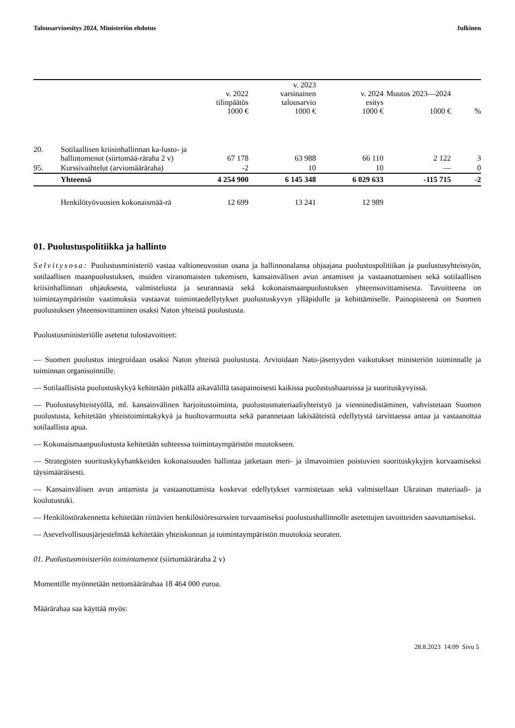Talousarvioesitys 2024, Ministeriön ehdotus Julkinen
| | | v. 2022 tilinpäätös 1000 € | v. 2023 varsinainen talousarvio 1000 € | v. 2024 esitys 1000 € | Muutos 2023—2024 1000 € | % |
| --- | --- | --- | --- | --- | --- | --- |
| 20. | Sotilaallisen kriisinhallinnan ka-lusto- ja hallintomenot (siirtomää-räraha 2 v) | 67 178 | 63 988 | 66 110 | 2 122 | 3 |
| 95. | Kurssivaihtelut (arviomääräraha) | -2 | 10 | 10 | — | 0 |
| | Yhteensä | 4 254 900 | 6 145 348 | 6 029 633 | -115 715 | -2 |
| | Henkilötyövuosien kokonaismää-rä | 12 699 | 13 241 | 12 989 | | |
01. Puolustuspolitiikka ja hallinto
Selvitysosa: Puolustusministeriö vastaa valtioneuvoston osana ja hallinnonalansa ohjaajana puolustuspolitiikan ja puolustusyhteistyön, sotilaallisen maanpuolustuksen, muiden viranomaisten tukemisen, kansainvälisen avun antamisen ja vastaanottamisen sekä sotilaallisen kriisinhallinnan ohjauksesta, valmistelusta ja seurannasta sekä kokonaismaanpuolustuksen yhteensovittamisesta. Tavoitteena on toimintaympäristön vaatimuksia vastaavat toimintaedellytykset puolustuskyvyn ylläpidolle ja kehittämiselle. Painopisteenä on Suomen puolustuksen yhteensovittaminen osaksi Naton yhteistä puolustusta.
Puolustusministeriölle asetetut tulostavoitteet:
— Suomen puolustus integroidaan osaksi Naton yhteistä puolustusta. Arvioidaan Nato-jäsenyyden vaikutukset ministeriön toiminnalle ja toiminnan organisoinnille.
— Sotilaallisista puolustuskykyä kehitetään pitkällä aikavälillä tasapainoisesti kaikissa puolustushaaroissa ja suorituskyvyissä.
— Puolustusyhteistyöllä, ml. kansainvälinen harjoitustoiminta, puolustusmateriaaliyhteistyö ja vienninedistäminen, vahvistetaan Suomen puolustusta, kehitetään yhteistoimintakykyä ja huoltovarmuutta sekä parannetaan lakisääteistä edellytystä tarvittaessa antaa ja vastaanottaa sotilaallista apua.
— Kokonaismaanpuolustusta kehitetään suhteessa toimintaympäristön muutokseen.
— Strategisten suorituskykyhankkeiden kokonaisuuden hallintaa jatketaan meri- ja ilmavoimien poistuvien suorituskykyjen korvaamiseksi täysimääräisesti.
— Kansainvälisen avun antamista ja vastaanottamista koskevat edellytykset varmistetaan sekä valmistellaan Ukrainan materiaali- ja koulutustuki.
— Henkilöstörakennetta kehitetään riittävien henkilöstöresurssien turvaamiseksi puolustushallinnolle asetettujen tavoitteiden saavuttamiseksi.
— Asevelvollisuusjärjestelmää kehitetään yhteiskunnan ja toimintaympäristön muutoksia seuraten.
01. Puolustusministeriön toimintamenot (siirtomääräraha 2 v)
Momentille myönnetään nettomäärärahaa 18 464 000 euroa.
Määrärahaa saa käyttää myös:
28.8.2023 14:09 Sivu 5